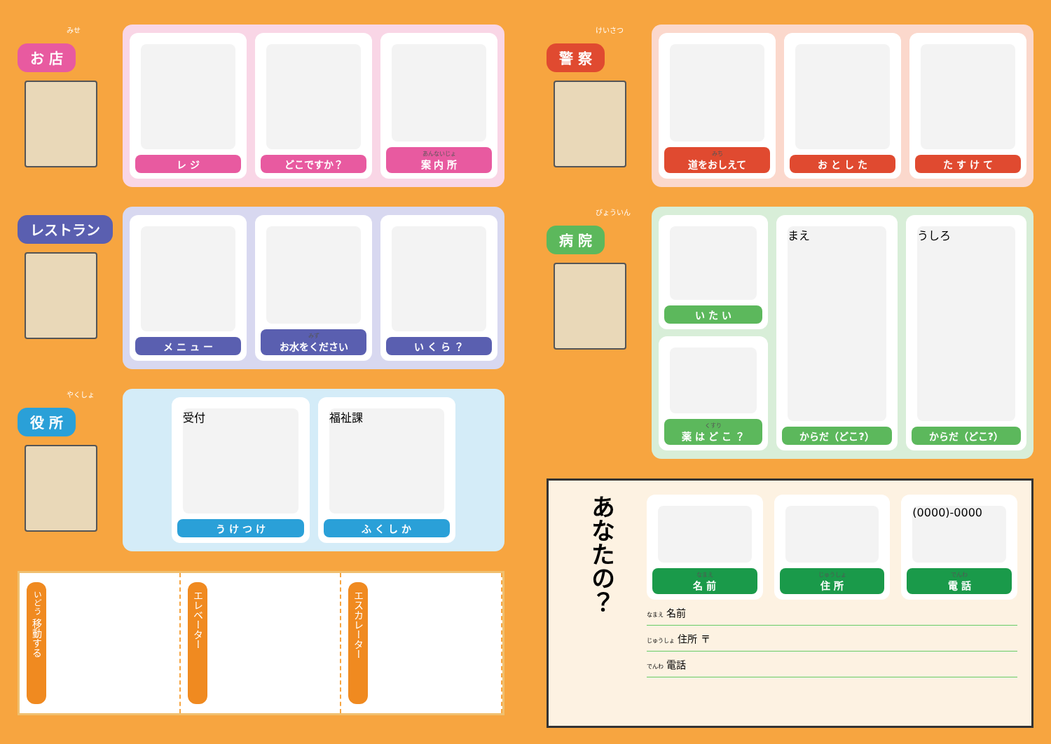みせ
お 店
レ ジ どこですか？
あんないじょ
案 内 所
レストラン
メ ニ ュ ー
みず
お水をください
い く ら ？
やくしょ
役 所
受付
う け つ け
福祉課
ふ く し か
いどう 移動する
エレベーター
エスカレーター
けいさつ
警 察
みち
道をおしえて
お と し た た す け て
びょういん
病 院
い た い
くすり
薬 は ど こ ？
まえ
からだ（どこ?）
うしろ
からだ（どこ?）
あなたの？
なまえ
名 前
じゅうしょ
住 所
(0000)-0000
でんわ
電 話
なまえ 名前
じゅうしょ 住所 〒
でんわ 電話